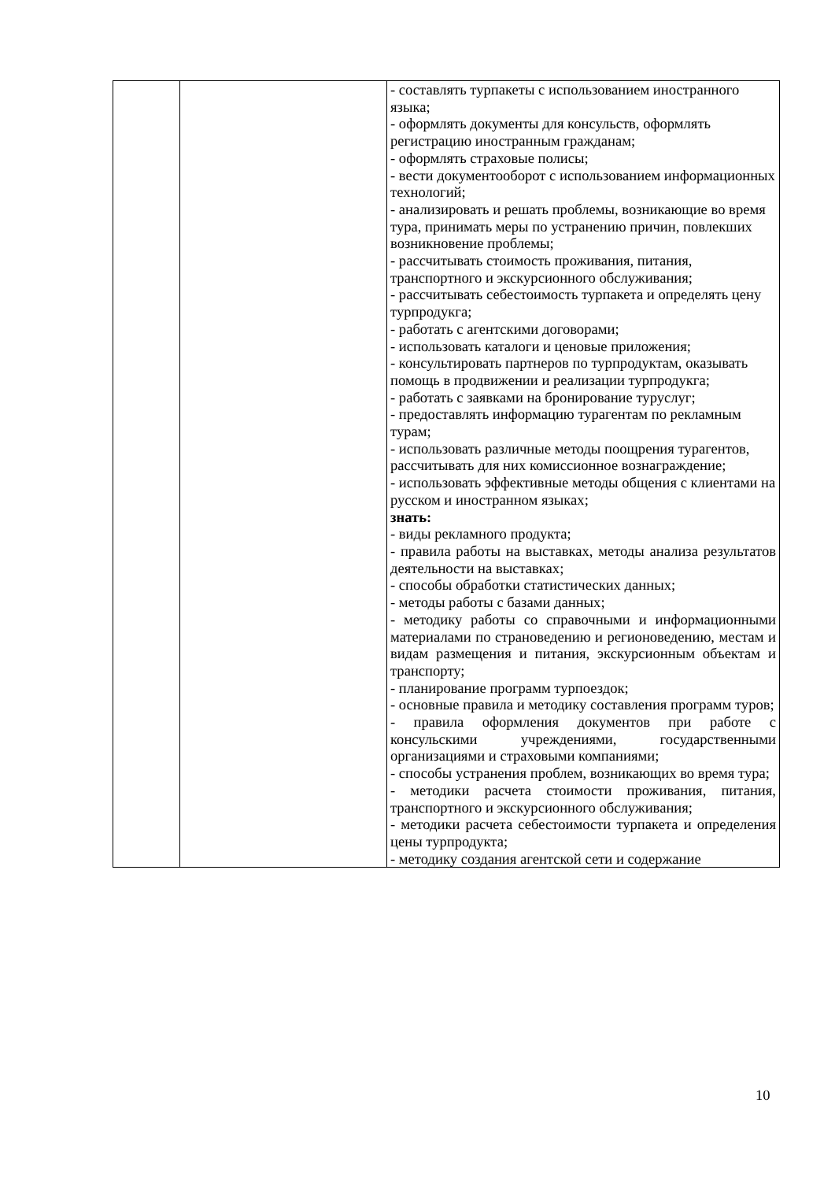| | | - составлять турпакеты с использованием иностранного языка; - оформлять документы для консульств, оформлять регистрацию иностранным гражданам; - оформлять страховые полисы; - вести документооборот с использованием информационных технологий; - анализировать и решать проблемы, возникающие во время тура, принимать меры по устранению причин, повлекших возникновение проблемы; - рассчитывать стоимость проживания, питания, транспортного и экскурсионного обслуживания; - рассчитывать себестоимость турпакета и определять цену турпродукга; - работать с агентскими договорами; - использовать каталоги и ценовые приложения; - консультировать партнеров по турпродуктам, оказывать помощь в продвижении и реализации турпродукга; - работать с заявками на бронирование туруслуг; - предоставлять информацию турагентам по рекламным турам; - использовать различные методы поощрения турагентов, рассчитывать для них комиссионное вознаграждение; - использовать эффективные методы общения с клиентами на русском и иностранном языках; знать: - виды рекламного продукта; - правила работы на выставках, методы анализа результатов деятельности на выставках; - способы обработки статистических данных; - методы работы с базами данных; - методику работы со справочными и информационными материалами по страноведению и регионоведению, местам и видам размещения и питания, экскурсионным объектам и транспорту; - планирование программ турпоездок; - основные правила и методику составления программ туров; - правила оформления документов при работе с консульскими учреждениями, государственными организациями и страховыми компаниями; - способы устранения проблем, возникающих во время тура; - методики расчета стоимости проживания, питания, транспортного и экскурсионного обслуживания; - методики расчета себестоимости турпакета и определения цены турпродукта; - методику создания агентской сети и содержание |
10